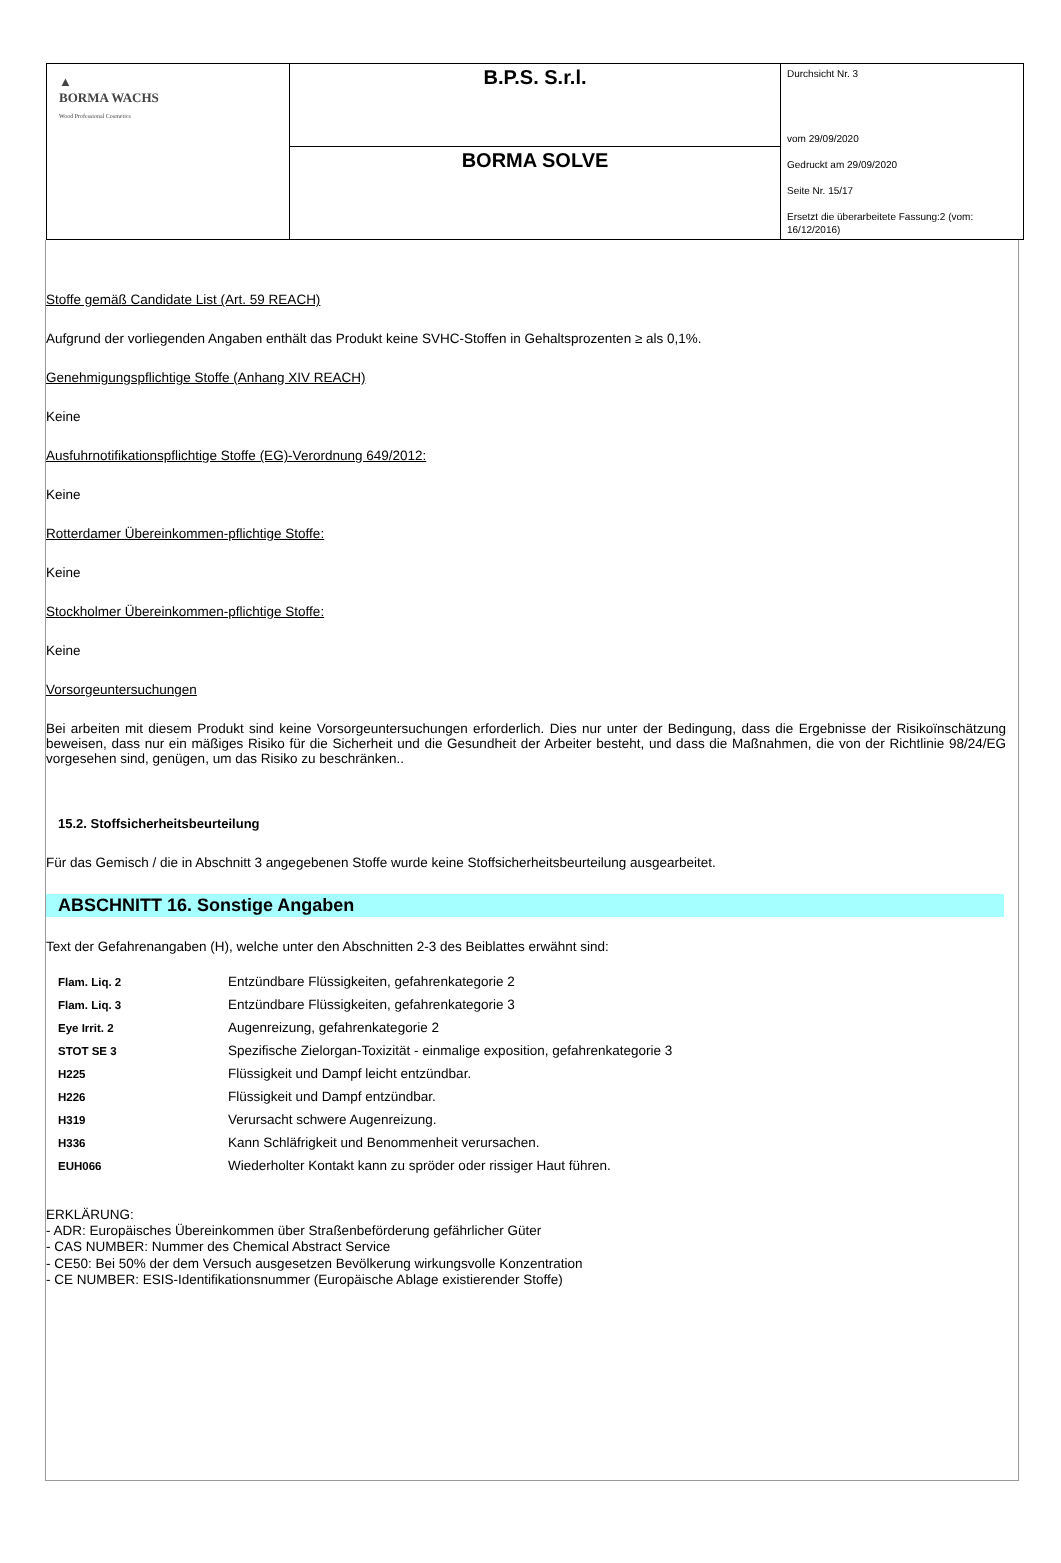| ▲ BORMA WACHS Wood Professional Cosmetics | B.P.S. S.r.l. | Durchsicht Nr. 3 vom 29/09/2020 Gedruckt am 29/09/2020 Seite Nr. 15/17 Ersetzt die überarbeitete Fassung:2 (vom: 16/12/2016) |
| | BORMA SOLVE | |
Stoffe gemäß Candidate List (Art. 59 REACH)
Aufgrund der vorliegenden Angaben enthält das Produkt keine SVHC-Stoffen in Gehaltsprozenten ≥ als 0,1%.
Genehmigungspflichtige Stoffe (Anhang XIV REACH)
Keine
Ausfuhrnotifikationspflichtige Stoffe (EG)-Verordnung 649/2012:
Keine
Rotterdamer Übereinkommen-pflichtige Stoffe:
Keine
Stockholmer Übereinkommen-pflichtige Stoffe:
Keine
Vorsorgeuntersuchungen
Bei arbeiten mit diesem Produkt sind keine Vorsorgeuntersuchungen erforderlich. Dies nur unter der Bedingung, dass die Ergebnisse der Risikoïnschätzung beweisen, dass nur ein mäßiges Risiko für die Sicherheit und die Gesundheit der Arbeiter besteht, und dass die Maßnahmen, die von der Richtlinie 98/24/EG vorgesehen sind, genügen, um das Risiko zu beschränken..
15.2. Stoffsicherheitsbeurteilung
Für das Gemisch / die in Abschnitt 3 angegebenen Stoffe wurde keine Stoffsicherheitsbeurteilung ausgearbeitet.
ABSCHNITT 16. Sonstige Angaben
Text der Gefahrenangaben (H), welche unter den Abschnitten 2-3 des Beiblattes erwähnt sind:
| Flam. Liq. 2 | Entzündbare Flüssigkeiten, gefahrenkategorie 2 |
| Flam. Liq. 3 | Entzündbare Flüssigkeiten, gefahrenkategorie 3 |
| Eye Irrit. 2 | Augenreizung, gefahrenkategorie 2 |
| STOT SE 3 | Spezifische Zielorgan-Toxizität - einmalige exposition, gefahrenkategorie 3 |
| H225 | Flüssigkeit und Dampf leicht entzündbar. |
| H226 | Flüssigkeit und Dampf entzündbar. |
| H319 | Verursacht schwere Augenreizung. |
| H336 | Kann Schläfrigkeit und Benommenheit verursachen. |
| EUH066 | Wiederholter Kontakt kann zu spröder oder rissiger Haut führen. |
ERKLÄRUNG:
- ADR: Europäisches Übereinkommen über Straßenbeförderung gefährlicher Güter
- CAS NUMBER: Nummer des Chemical Abstract Service
- CE50: Bei 50% der dem Versuch ausgesetzen Bevölkerung wirkungsvolle Konzentration
- CE NUMBER: ESIS-Identifikationsnummer (Europäische Ablage existierender Stoffe)